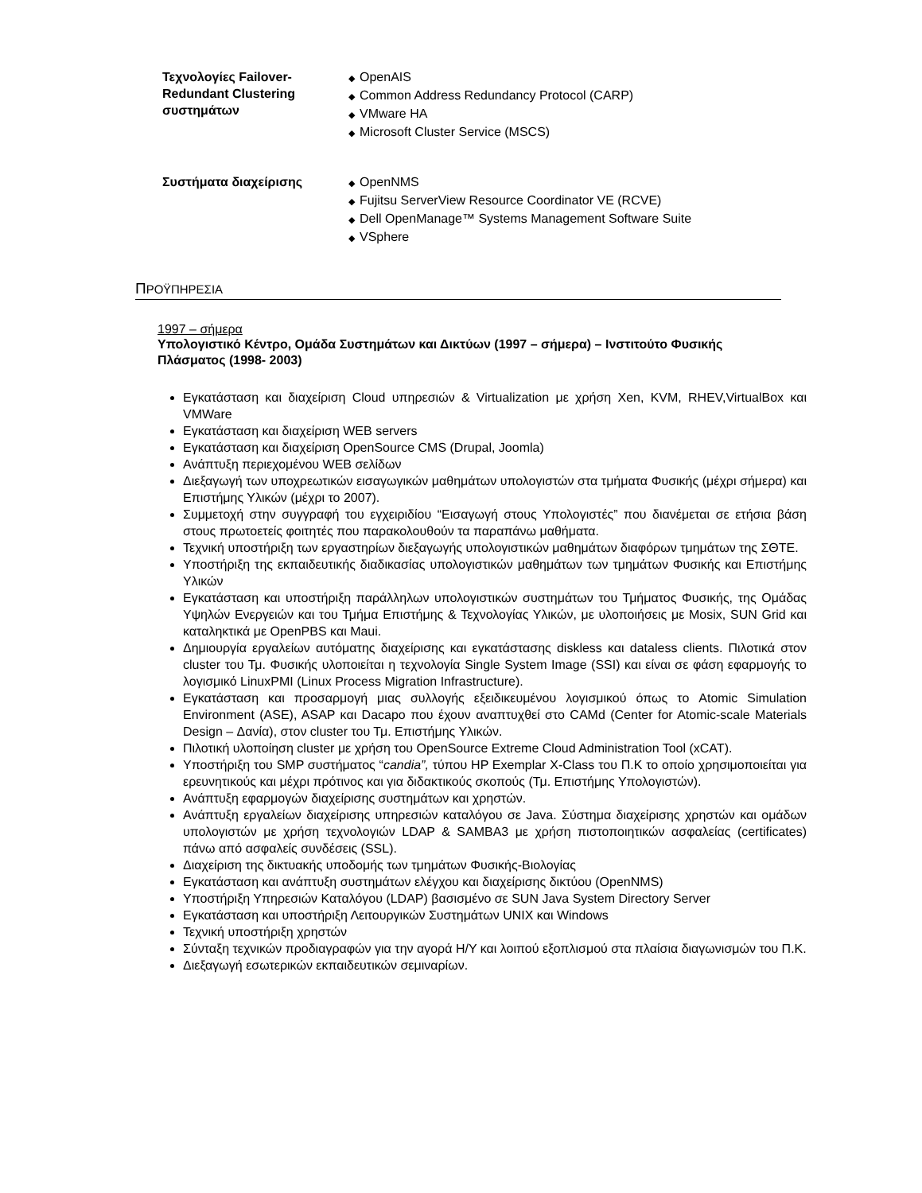Τεχνολογίες Failover-Redundant Clustering συστημάτων
◆ OpenAIS
◆ Common Address Redundancy Protocol (CARP)
◆ VMware HA
◆ Microsoft Cluster Service (MSCS)
Συστήματα διαχείρισης
◆ OpenNMS
◆ Fujitsu ServerView Resource Coordinator VE (RCVE)
◆ Dell OpenManage™ Systems Management Software Suite
◆ VSphere
ΠΡΟΫΠΗΡΕΣΙΑ
1997 – σήμερα
Υπολογιστικό Κέντρο, Ομάδα Συστημάτων και Δικτύων (1997 – σήμερα) – Ινστιτούτο Φυσικής Πλάσματος (1998- 2003)
Εγκατάσταση και διαχείριση Cloud υπηρεσιών & Virtualization με χρήση Xen, KVM, RHEV,VirtualBox και VMWare
Εγκατάσταση και διαχείριση WEB servers
Εγκατάσταση και διαχείριση OpenSource CMS (Drupal, Joomla)
Ανάπτυξη περιεχομένου WEB σελίδων
Διεξαγωγή των υποχρεωτικών εισαγωγικών μαθημάτων υπολογιστών στα τμήματα Φυσικής (μέχρι σήμερα) και Επιστήμης Υλικών (μέχρι το 2007).
Συμμετοχή στην συγγραφή του εγχειριδίου “Εισαγωγή στους Υπολογιστές” που διανέμεται σε ετήσια βάση στους πρωτοετείς φοιτητές που παρακολουθούν τα παραπάνω μαθήματα.
Τεχνική υποστήριξη των εργαστηρίων διεξαγωγής υπολογιστικών μαθημάτων διαφόρων τμημάτων της ΣΘΤΕ.
Υποστήριξη της εκπαιδευτικής διαδικασίας υπολογιστικών μαθημάτων των τμημάτων Φυσικής και Επιστήμης Υλικών
Εγκατάσταση και υποστήριξη παράλληλων υπολογιστικών συστημάτων του Τμήματος Φυσικής, της Ομάδας Υψηλών Ενεργειών και του Τμήμα Επιστήμης & Τεχνολογίας Υλικών, με υλοποιήσεις με Mosix, SUN Grid και καταληκτικά με OpenPBS και Maui.
Δημιουργία εργαλείων αυτόματης διαχείρισης και εγκατάστασης diskless και dataless clients. Πιλοτικά στον cluster του Τμ. Φυσικής υλοποιείται η τεχνολογία Single System Image (SSI) και είναι σε φάση εφαρμογής το λογισμικό LinuxPMI (Linux Process Migration Infrastructure).
Εγκατάσταση και προσαρμογή μιας συλλογής εξειδικευμένου λογισμικού όπως το Atomic Simulation Environment (ASE), ASAP και Dacapo που έχουν αναπτυχθεί στο CAMd (Center for Atomic-scale Materials Design – Δανία), στον cluster του Τμ. Επιστήμης Υλικών.
Πιλοτική υλοποίηση cluster με χρήση του OpenSource Extreme Cloud Administration Tool (xCAT).
Υποστήριξη του SMP συστήματος “candia”, τύπου HP Exemplar X-Class του Π.Κ το οποίο χρησιμοποιείται για ερευνητικούς και μέχρι πρότινος και για διδακτικούς σκοπούς (Τμ. Επιστήμης Υπολογιστών).
Ανάπτυξη εφαρμογών διαχείρισης συστημάτων και χρηστών.
Ανάπτυξη εργαλείων διαχείρισης υπηρεσιών καταλόγου σε Java. Σύστημα διαχείρισης χρηστών και ομάδων υπολογιστών με χρήση τεχνολογιών LDAP & SAMBA3 με χρήση πιστοποιητικών ασφαλείας (certificates) πάνω από ασφαλείς συνδέσεις (SSL).
Διαχείριση της δικτυακής υποδομής των τμημάτων Φυσικής-Βιολογίας
Εγκατάσταση και ανάπτυξη συστημάτων ελέγχου και διαχείρισης δικτύου (OpenNMS)
Υποστήριξη Υπηρεσιών Καταλόγου (LDAP) βασισμένο σε SUN Java System Directory Server
Εγκατάσταση και υποστήριξη Λειτουργικών Συστημάτων UNIX και Windows
Τεχνική υποστήριξη χρηστών
Σύνταξη τεχνικών προδιαγραφών για την αγορά Η/Υ και λοιπού εξοπλισμού στα πλαίσια διαγωνισμών του Π.Κ.
Διεξαγωγή εσωτερικών εκπαιδευτικών σεμιναρίων.